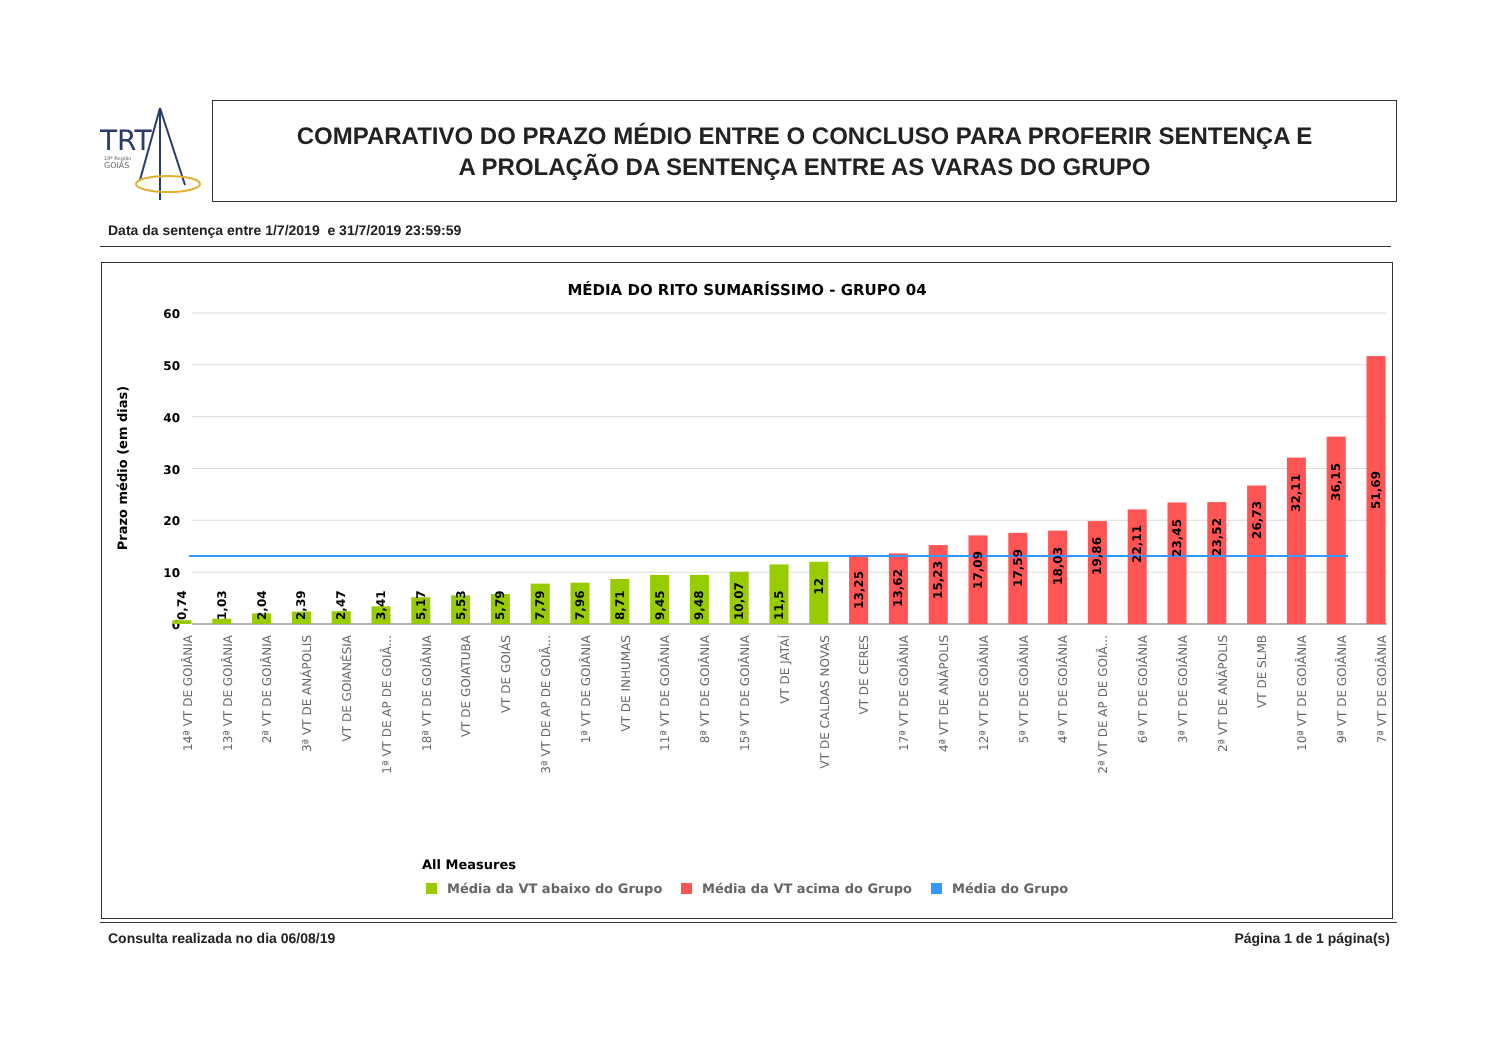TRT
18ª Região
GOIÁS
COMPARATIVO DO PRAZO MÉDIO ENTRE O CONCLUSO PARA PROFERIR SENTENÇA E
A PROLAÇÃO DA SENTENÇA ENTRE AS VARAS DO GRUPO
Data da sentença entre 1/7/2019 e 31/7/2019 23:59:59
MÉDIA DO RITO SUMARÍSSIMO - GRUPO 04
60
50
40
30
20
10
0
Prazo médio (em dias)
0,74
1,03
2,04
2,39
2,47
3,41
5,17
5,53
5,79
7,79
7,96
8,71
9,45
9,48
10,07
11,5
12
13,25
13,62
15,23
17,09
17,59
18,03
19,86
22,11
23,45
23,52
26,73
32,11
36,15
51,69
14ª VT DE GOIÂNIA
13ª VT DE GOIÂNIA
2ª VT DE GOIÂNIA
3ª VT DE ANÁPOLIS
VT DE GOIANÉSIA
1ª VT DE AP DE GOIÂ...
18ª VT DE GOIÂNIA
VT DE GOIATUBA
VT DE GOIÁS
3ª VT DE AP DE GOIÂ...
1ª VT DE GOIÂNIA
VT DE INHUMAS
11ª VT DE GOIÂNIA
8ª VT DE GOIÂNIA
15ª VT DE GOIÂNIA
VT DE JATAÍ
VT DE CALDAS NOVAS
VT DE CERES
17ª VT DE GOIÂNIA
4ª VT DE ANÁPOLIS
12ª VT DE GOIÂNIA
5ª VT DE GOIÂNIA
4ª VT DE GOIÂNIA
2ª VT DE AP DE GOIÂ...
6ª VT DE GOIÂNIA
3ª VT DE GOIÂNIA
2ª VT DE ANÁPOLIS
VT DE SLMB
10ª VT DE GOIÂNIA
9ª VT DE GOIÂNIA
7ª VT DE GOIÂNIA
All Measures
Média da VT abaixo do Grupo
Média da VT acima do Grupo
Média do Grupo
Consulta realizada no dia 06/08/19 Página 1 de 1 página(s)